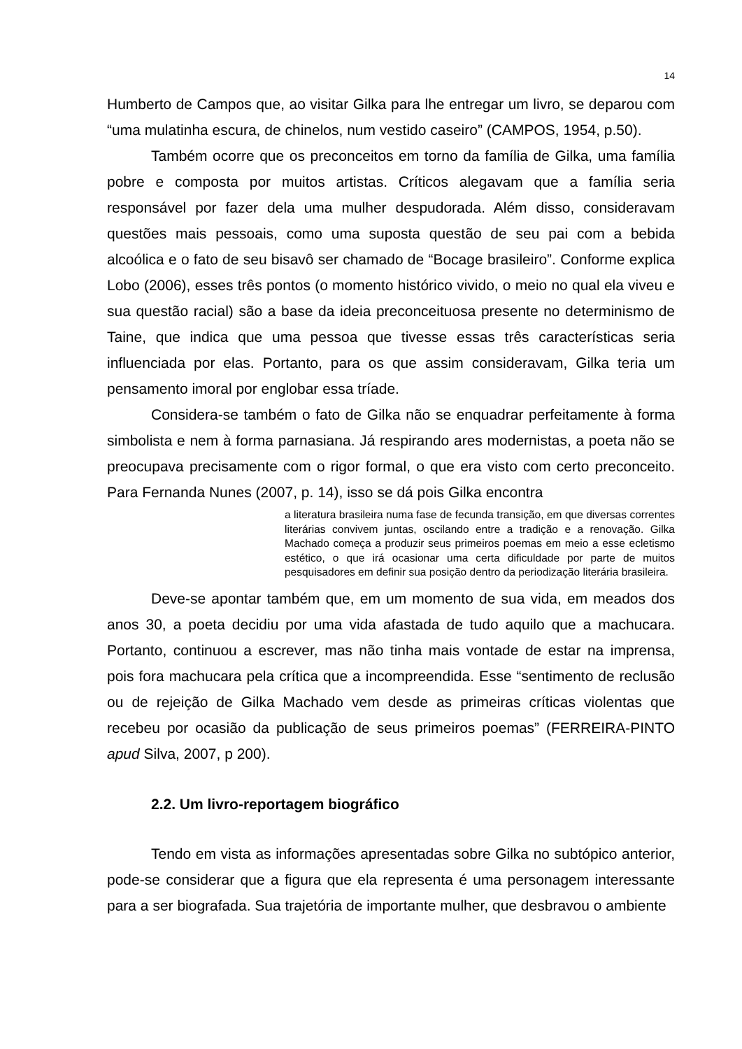14
Humberto de Campos que, ao visitar Gilka para lhe entregar um livro, se deparou com “uma mulatinha escura, de chinelos, num vestido caseiro” (CAMPOS, 1954, p.50).
Também ocorre que os preconceitos em torno da família de Gilka, uma família pobre e composta por muitos artistas. Críticos alegavam que a família seria responsável por fazer dela uma mulher despudorada. Além disso, consideravam questões mais pessoais, como uma suposta questão de seu pai com a bebida alcoólica e o fato de seu bisavô ser chamado de “Bocage brasileiro”. Conforme explica Lobo (2006), esses três pontos (o momento histórico vivido, o meio no qual ela viveu e sua questão racial) são a base da ideia preconceituosa presente no determinismo de Taine, que indica que uma pessoa que tivesse essas três características seria influenciada por elas. Portanto, para os que assim consideravam, Gilka teria um pensamento imoral por englobar essa tríade.
Considera-se também o fato de Gilka não se enquadrar perfeitamente à forma simbolista e nem à forma parnasiana. Já respirando ares modernistas, a poeta não se preocupava precisamente com o rigor formal, o que era visto com certo preconceito. Para Fernanda Nunes (2007, p. 14), isso se dá pois Gilka encontra
a literatura brasileira numa fase de fecunda transição, em que diversas correntes literárias convivem juntas, oscilando entre a tradição e a renovação. Gilka Machado começa a produzir seus primeiros poemas em meio a esse ecletismo estético, o que irá ocasionar uma certa dificuldade por parte de muitos pesquisadores em definir sua posição dentro da periodização literária brasileira.
Deve-se apontar também que, em um momento de sua vida, em meados dos anos 30, a poeta decidiu por uma vida afastada de tudo aquilo que a machucara. Portanto, continuou a escrever, mas não tinha mais vontade de estar na imprensa, pois fora machucara pela crítica que a incompreendida. Esse “sentimento de reclusão ou de rejeição de Gilka Machado vem desde as primeiras críticas violentas que recebeu por ocasião da publicação de seus primeiros poemas” (FERREIRA-PINTO apud Silva, 2007, p 200).
2.2. Um livro-reportagem biográfico
Tendo em vista as informações apresentadas sobre Gilka no subtópico anterior, pode-se considerar que a figura que ela representa é uma personagem interessante para a ser biografada. Sua trajetória de importante mulher, que desbravou o ambiente